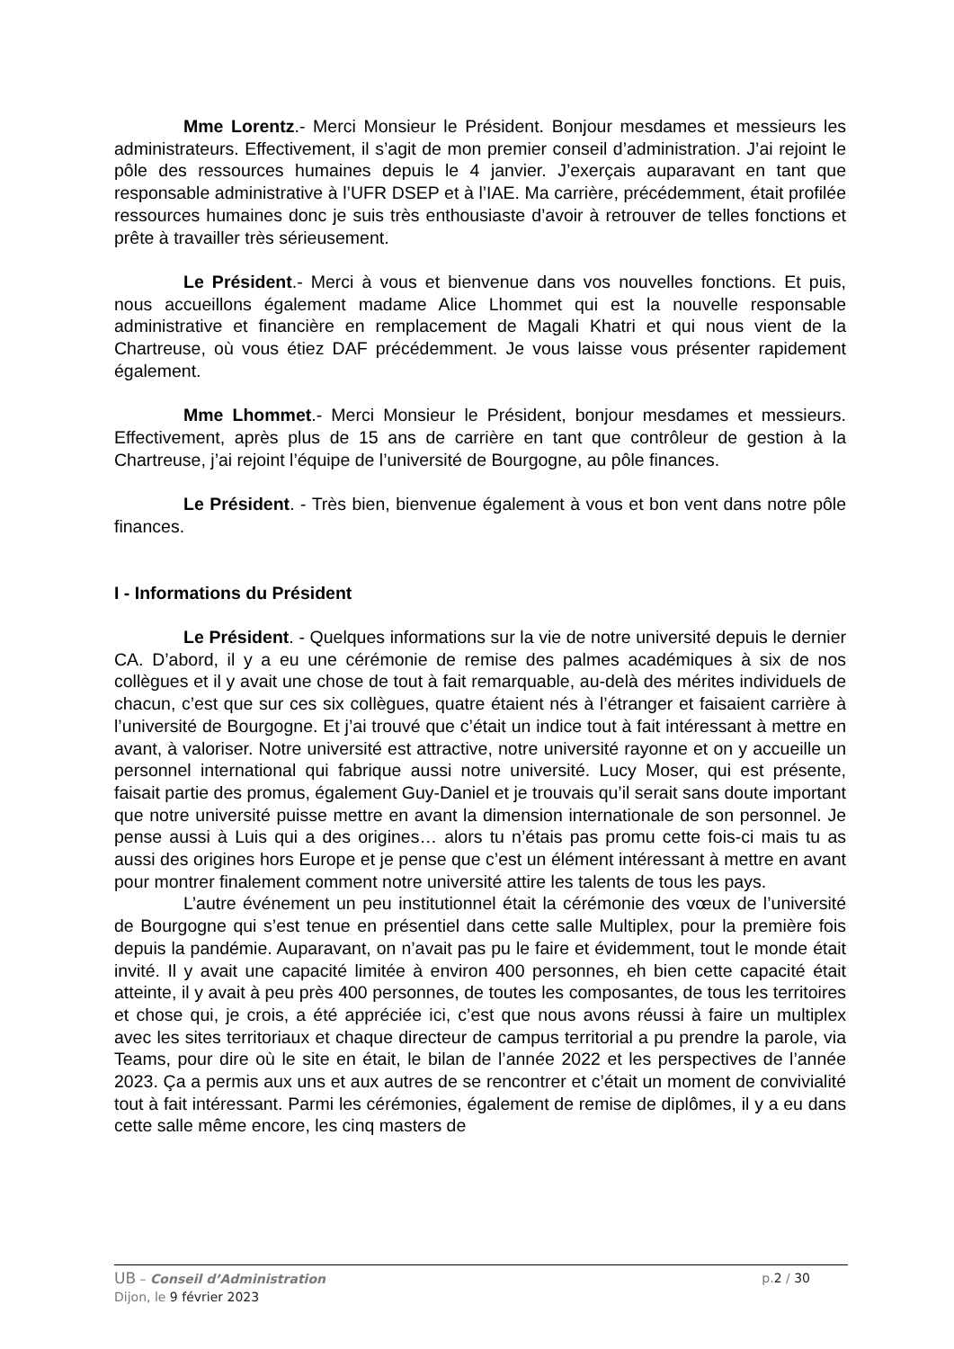Mme Lorentz.- Merci Monsieur le Président. Bonjour mesdames et messieurs les administrateurs. Effectivement, il s’agit de mon premier conseil d’administration. J’ai rejoint le pôle des ressources humaines depuis le 4 janvier. J’exerçais auparavant en tant que responsable administrative à l’UFR DSEP et à l’IAE. Ma carrière, précédemment, était profilée ressources humaines donc je suis très enthousiaste d’avoir à retrouver de telles fonctions et prête à travailler très sérieusement.
Le Président.- Merci à vous et bienvenue dans vos nouvelles fonctions. Et puis, nous accueillons également madame Alice Lhommet qui est la nouvelle responsable administrative et financière en remplacement de Magali Khatri et qui nous vient de la Chartreuse, où vous étiez DAF précédemment. Je vous laisse vous présenter rapidement également.
Mme Lhommet.- Merci Monsieur le Président, bonjour mesdames et messieurs. Effectivement, après plus de 15 ans de carrière en tant que contrôleur de gestion à la Chartreuse, j’ai rejoint l’équipe de l’université de Bourgogne, au pôle finances.
Le Président. - Très bien, bienvenue également à vous et bon vent dans notre pôle finances.
I - Informations du Président
Le Président. - Quelques informations sur la vie de notre université depuis le dernier CA. D’abord, il y a eu une cérémonie de remise des palmes académiques à six de nos collègues et il y avait une chose de tout à fait remarquable, au-delà des mérites individuels de chacun, c’est que sur ces six collègues, quatre étaient nés à l’étranger et faisaient carrière à l’université de Bourgogne. Et j’ai trouvé que c’était un indice tout à fait intéressant à mettre en avant, à valoriser. Notre université est attractive, notre université rayonne et on y accueille un personnel international qui fabrique aussi notre université. Lucy Moser, qui est présente, faisait partie des promus, également Guy-Daniel et je trouvais qu’il serait sans doute important que notre université puisse mettre en avant la dimension internationale de son personnel. Je pense aussi à Luis qui a des origines… alors tu n’étais pas promu cette fois-ci mais tu as aussi des origines hors Europe et je pense que c’est un élément intéressant à mettre en avant pour montrer finalement comment notre université attire les talents de tous les pays.
L’autre événement un peu institutionnel était la cérémonie des vœux de l’université de Bourgogne qui s’est tenue en présentiel dans cette salle Multiplex, pour la première fois depuis la pandémie. Auparavant, on n’avait pas pu le faire et évidemment, tout le monde était invité. Il y avait une capacité limitée à environ 400 personnes, eh bien cette capacité était atteinte, il y avait à peu près 400 personnes, de toutes les composantes, de tous les territoires et chose qui, je crois, a été appréciée ici, c’est que nous avons réussi à faire un multiplex avec les sites territoriaux et chaque directeur de campus territorial a pu prendre la parole, via Teams, pour dire où le site en était, le bilan de l’année 2022 et les perspectives de l’année 2023. Ça a permis aux uns et aux autres de se rencontrer et c’était un moment de convivialité tout à fait intéressant. Parmi les cérémonies, également de remise de diplômes, il y a eu dans cette salle même encore, les cinq masters de
UB – Conseil d’Administration
Dijon, le 9 février 2023
p.2 / 30